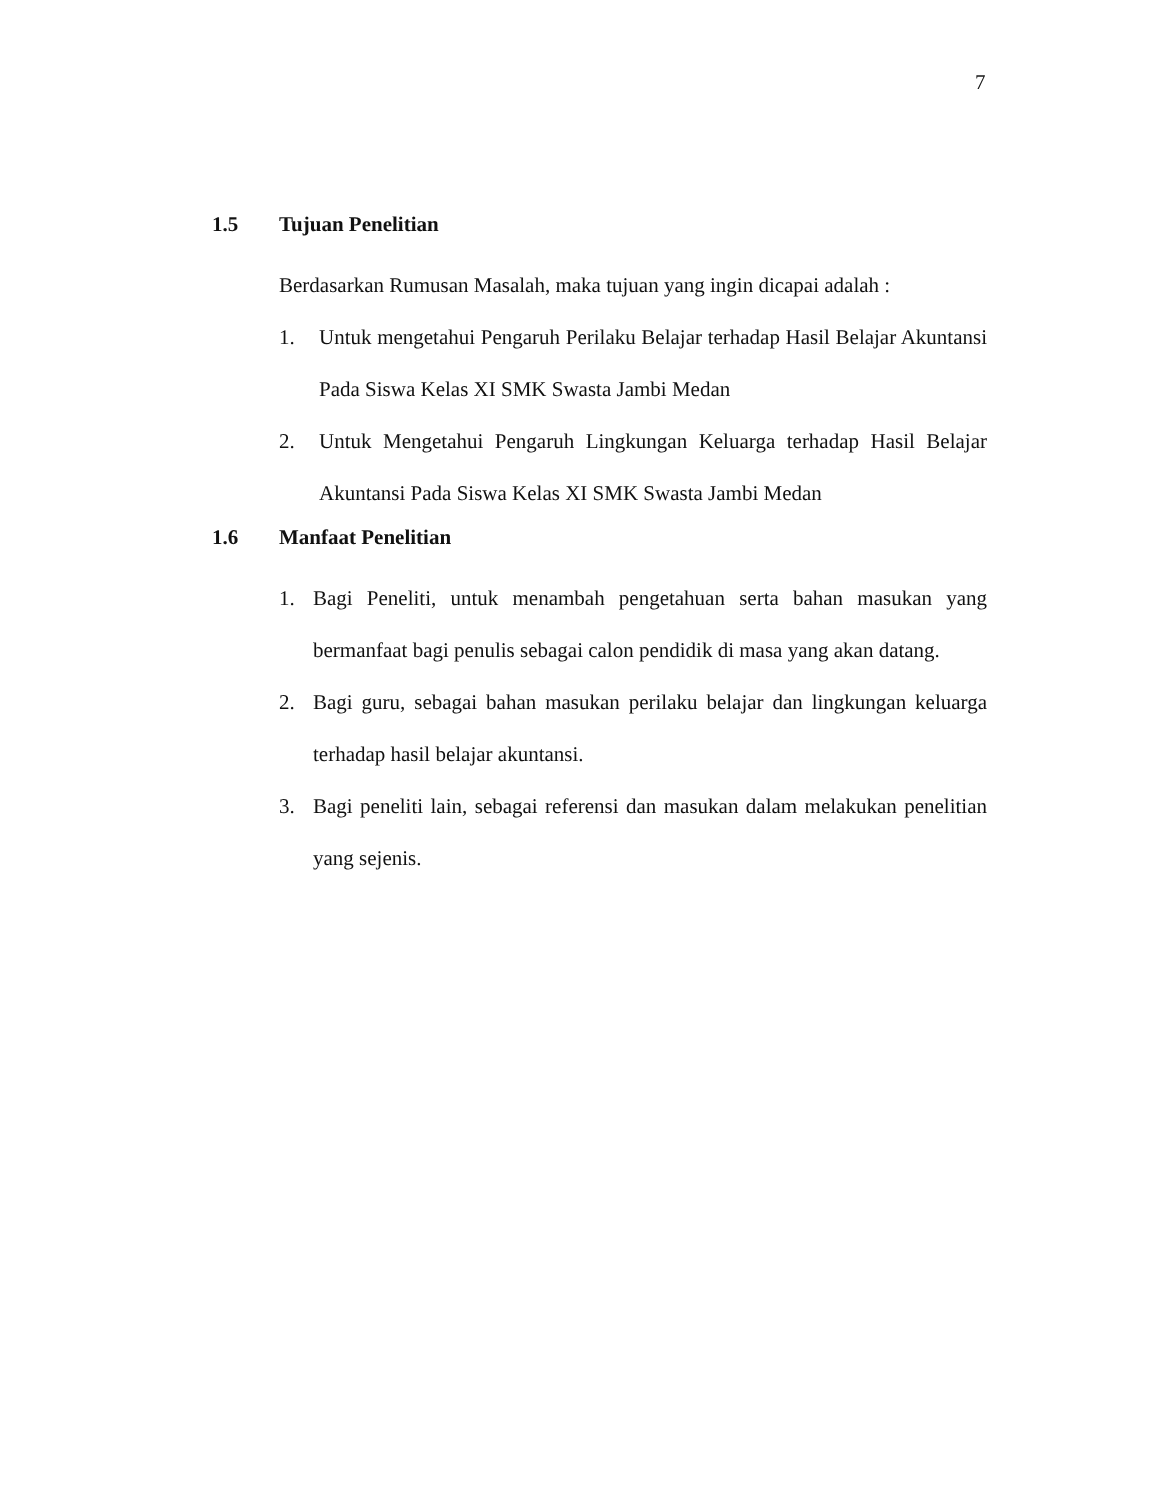7
1.5 Tujuan Penelitian
Berdasarkan Rumusan Masalah, maka tujuan yang ingin dicapai adalah :
1. Untuk mengetahui Pengaruh Perilaku Belajar terhadap Hasil Belajar Akuntansi Pada Siswa Kelas XI SMK Swasta Jambi Medan
2. Untuk Mengetahui Pengaruh Lingkungan Keluarga terhadap Hasil Belajar Akuntansi Pada Siswa Kelas XI SMK Swasta Jambi Medan
1.6 Manfaat Penelitian
1. Bagi Peneliti, untuk menambah pengetahuan serta bahan masukan yang bermanfaat bagi penulis sebagai calon pendidik di masa yang akan datang.
2. Bagi guru, sebagai bahan masukan perilaku belajar dan lingkungan keluarga terhadap hasil belajar akuntansi.
3. Bagi peneliti lain, sebagai referensi dan masukan dalam melakukan penelitian yang sejenis.